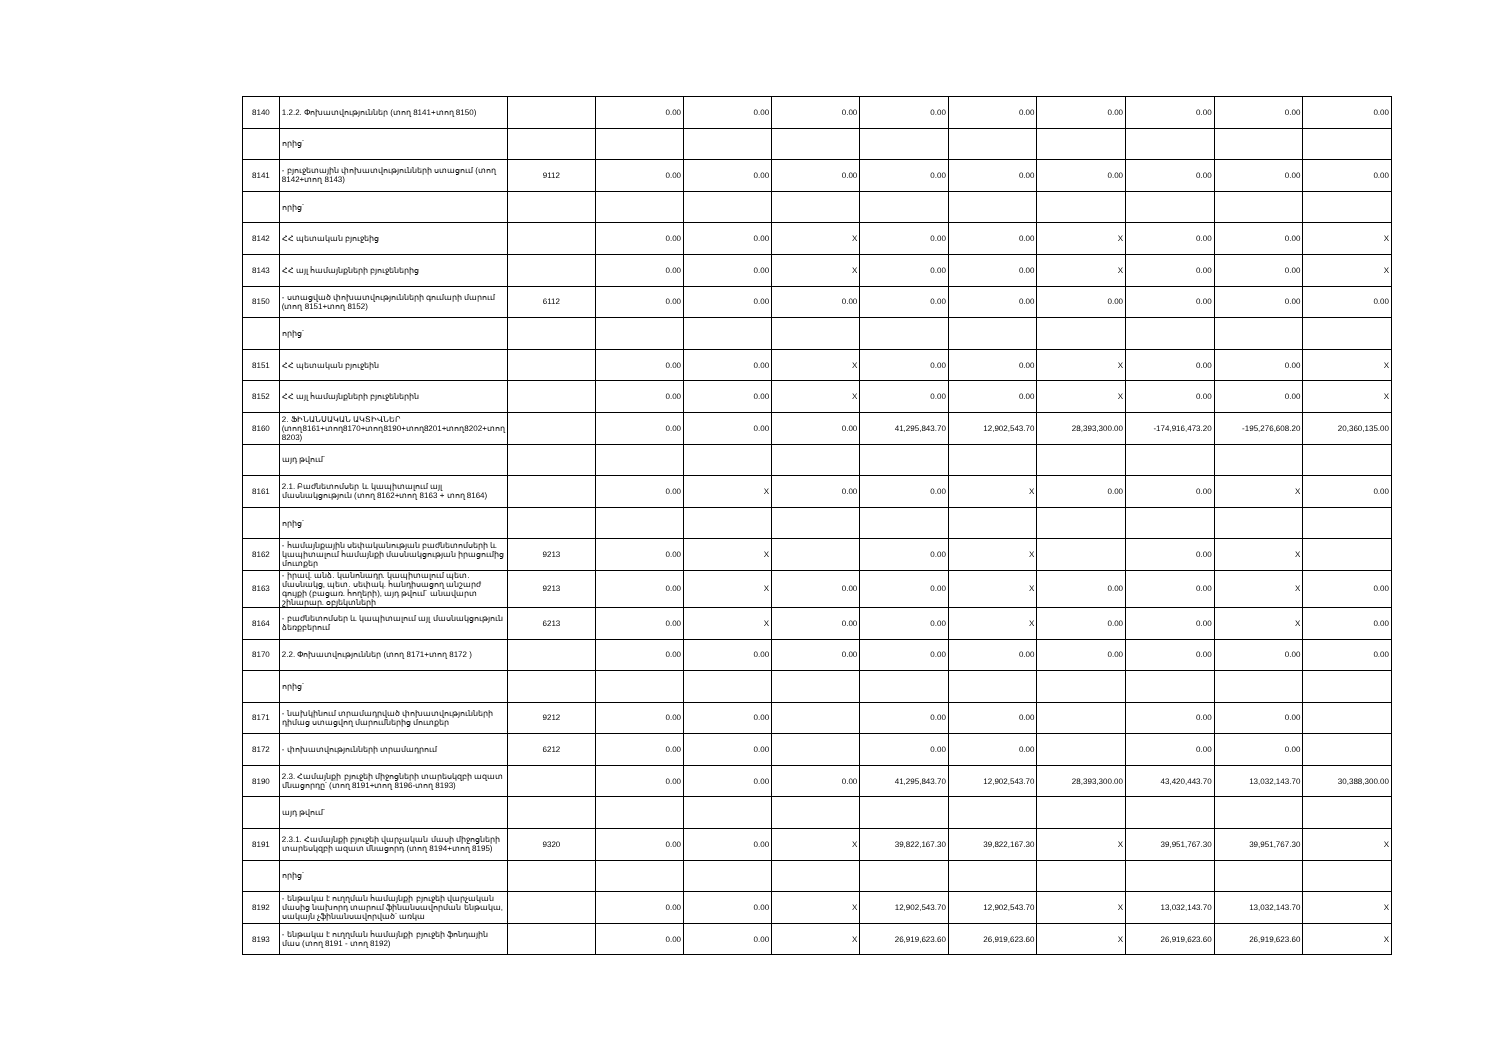| 8140 | 1.2.2. Փոխատվություններ (տող 8141+տող 8150) | | 0.00 | 0.00 | 0.00 | 0.00 | 0.00 | 0.00 | 0.00 | 0.00 | 0.00 |
| | որից՝ | | | | | | | | | | |
| 8141 | - բյուջետային փոխատվությունների ստացում (տող 8142+տող 8143) | 9112 | 0.00 | 0.00 | 0.00 | 0.00 | 0.00 | 0.00 | 0.00 | 0.00 | 0.00 |
| | որից՝ | | | | | | | | | | |
| 8142 | ՀՀ պետական բյուջեից | | 0.00 | 0.00 | X | 0.00 | 0.00 | X | 0.00 | 0.00 | X |
| 8143 | ՀՀ այլ համայնքների բյուջեներից | | 0.00 | 0.00 | X | 0.00 | 0.00 | X | 0.00 | 0.00 | X |
| 8150 | - ստացված փոխատվությունների գումարի մարում (տող 8151+տող 8152) | 6112 | 0.00 | 0.00 | 0.00 | 0.00 | 0.00 | 0.00 | 0.00 | 0.00 | 0.00 |
| | որից՝ | | | | | | | | | | |
| 8151 | ՀՀ պետական բյուջեին | | 0.00 | 0.00 | X | 0.00 | 0.00 | X | 0.00 | 0.00 | X |
| 8152 | ՀՀ այլ համայնքների բյուջեներին | | 0.00 | 0.00 | X | 0.00 | 0.00 | X | 0.00 | 0.00 | X |
| 8160 | 2. ՖԻՆԱՆՍԱԿԱՆ ԱԿՏԻՎՆԵՐ (տող8161+տող8170+տող8190+տող8201+տող8202+տող 8203) | | 0.00 | 0.00 | 0.00 | 41,295,843.70 | 12,902,543.70 | 28,393,300.00 | -174,916,473.20 | -195,276,608.20 | 20,360,135.00 |
| | այդ թվում՝ | | | | | | | | | | |
| 8161 | 2.1. Բաժնետոմսեր և կապիտալում այլ մասնակցություն (տող 8162+տող 8163 + տող 8164) | | 0.00 | X | 0.00 | 0.00 | X | 0.00 | 0.00 | X | 0.00 |
| | որից՝ | | | | | | | | | | |
| 8162 | - համայնքային սեփականության բաժնետոմսերի և կապիտալում համայնքի մասնակցության իրացումից մուտքեր | 9213 | 0.00 | X | | 0.00 | X | | 0.00 | X | |
| 8163 | - իրավ. անձ. կանոնադր. կապիտալում պետ. մասնակց, պետ. սեփակ. հանդիսացող անշարժ գույքի (բացառ. հողերի), այդ թվում՝ անավարտ շինարար. օբյեկտների | 9213 | 0.00 | X | 0.00 | 0.00 | X | 0.00 | 0.00 | X | 0.00 |
| 8164 | - բաժնետոմսեր և կապիտալում այլ մասնակցություն ձեռքբերում | 6213 | 0.00 | X | 0.00 | 0.00 | X | 0.00 | 0.00 | X | 0.00 |
| 8170 | 2.2. Փոխատվություններ (տող 8171+տող 8172 ) | | 0.00 | 0.00 | 0.00 | 0.00 | 0.00 | 0.00 | 0.00 | 0.00 | 0.00 |
| | որից՝ | | | | | | | | | | |
| 8171 | - նախկինում տրամադրված փոխատվությունների դիմաց ստացվող մարումներից մուտքեր | 9212 | 0.00 | 0.00 | | 0.00 | 0.00 | | 0.00 | 0.00 | |
| 8172 | - փոխատվությունների տրամադրում | 6212 | 0.00 | 0.00 | | 0.00 | 0.00 | | 0.00 | 0.00 | |
| 8190 | 2.3. Համայնքի բյուջեի միջոցների տարեսկզբի ազատ մնացորդը՝ (տող 8191+տող 8196-տող 8193) | | 0.00 | 0.00 | 0.00 | 41,295,843.70 | 12,902,543.70 | 28,393,300.00 | 43,420,443.70 | 13,032,143.70 | 30,388,300.00 |
| | այդ թվում՝ | | | | | | | | | | |
| 8191 | 2.3.1. Համայնքի բյուջեի վարչական մասի միջոցների տարեսկզբի ազատ մնացորդ (տող 8194+տող 8195) | 9320 | 0.00 | 0.00 | X | 39,822,167.30 | 39,822,167.30 | X | 39,951,767.30 | 39,951,767.30 | X |
| | որից՝ | | | | | | | | | | |
| 8192 | - ենթակա է ուղղման համայնքի բյուջեի վարչական մասից նախորդ տարում ֆինանսավորման ենթակա, սակայն չֆինանսավորված՝ առկա | | 0.00 | 0.00 | X | 12,902,543.70 | 12,902,543.70 | X | 13,032,143.70 | 13,032,143.70 | X |
| 8193 | - ենթակա է ուղղման համայնքի բյուջեի ֆոնդային մաս (տող 8191 - տող 8192) | | 0.00 | 0.00 | X | 26,919,623.60 | 26,919,623.60 | X | 26,919,623.60 | 26,919,623.60 | X |